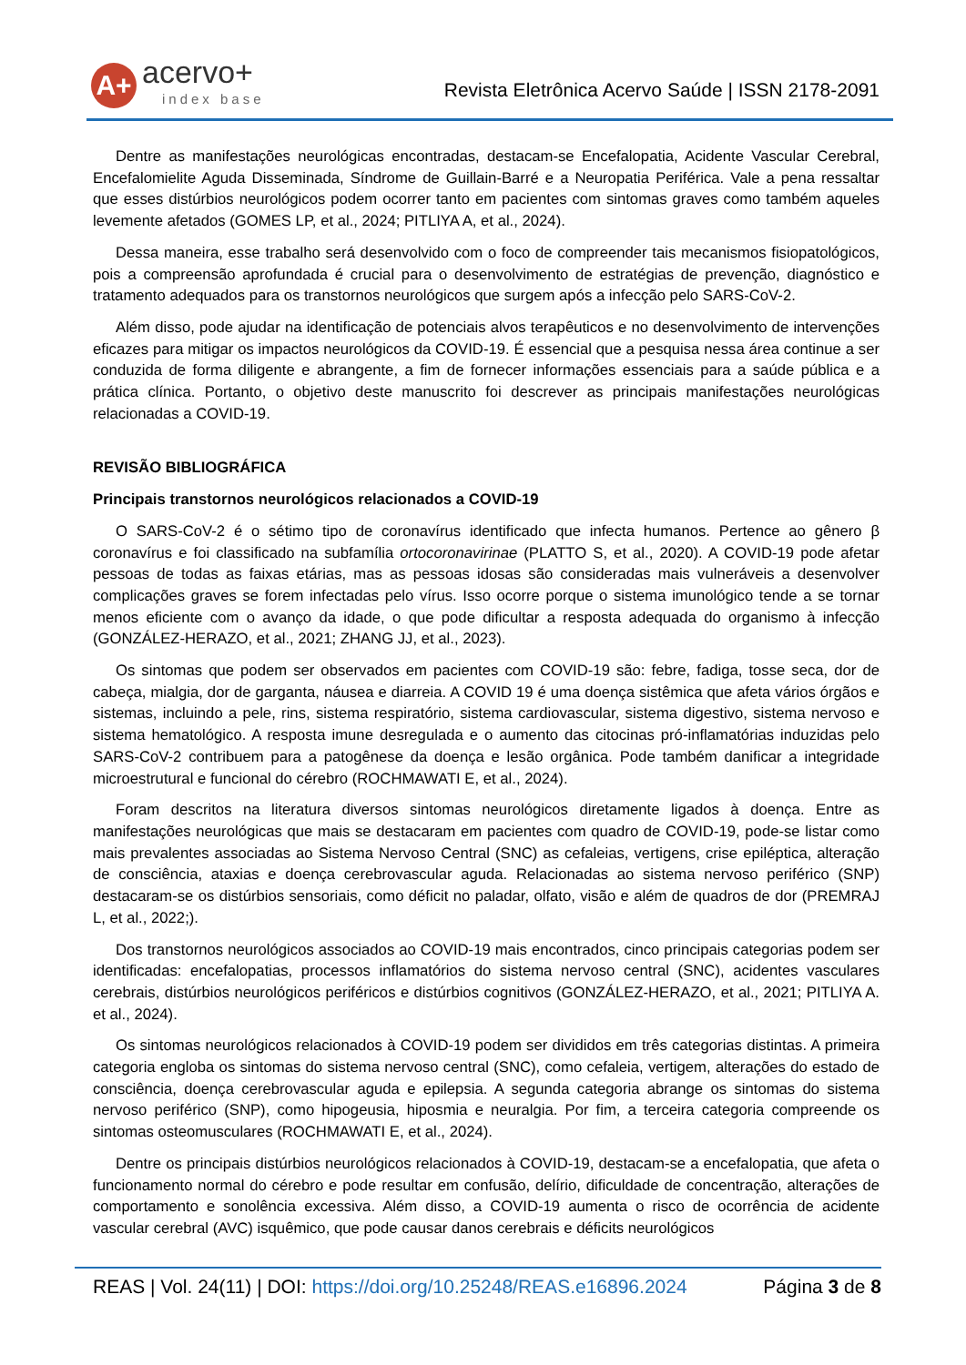A+
acervo+
index base
Revista Eletrônica Acervo Saúde | ISSN 2178-2091
Dentre as manifestações neurológicas encontradas, destacam-se Encefalopatia, Acidente Vascular Cerebral, Encefalomielite Aguda Disseminada, Síndrome de Guillain-Barré e a Neuropatia Periférica. Vale a pena ressaltar que esses distúrbios neurológicos podem ocorrer tanto em pacientes com sintomas graves como também aqueles levemente afetados (GOMES LP, et al., 2024; PITLIYA A, et al., 2024).
Dessa maneira, esse trabalho será desenvolvido com o foco de compreender tais mecanismos fisiopatológicos, pois a compreensão aprofundada é crucial para o desenvolvimento de estratégias de prevenção, diagnóstico e tratamento adequados para os transtornos neurológicos que surgem após a infecção pelo SARS-CoV-2.
Além disso, pode ajudar na identificação de potenciais alvos terapêuticos e no desenvolvimento de intervenções eficazes para mitigar os impactos neurológicos da COVID-19. É essencial que a pesquisa nessa área continue a ser conduzida de forma diligente e abrangente, a fim de fornecer informações essenciais para a saúde pública e a prática clínica. Portanto, o objetivo deste manuscrito foi descrever as principais manifestações neurológicas relacionadas a COVID-19.
REVISÃO BIBLIOGRÁFICA
Principais transtornos neurológicos relacionados a COVID-19
O SARS-CoV-2 é o sétimo tipo de coronavírus identificado que infecta humanos. Pertence ao gênero β coronavírus e foi classificado na subfamília ortocoronavirinae (PLATTO S, et al., 2020). A COVID-19 pode afetar pessoas de todas as faixas etárias, mas as pessoas idosas são consideradas mais vulneráveis a desenvolver complicações graves se forem infectadas pelo vírus. Isso ocorre porque o sistema imunológico tende a se tornar menos eficiente com o avanço da idade, o que pode dificultar a resposta adequada do organismo à infecção (GONZÁLEZ-HERAZO, et al., 2021; ZHANG JJ, et al., 2023).
Os sintomas que podem ser observados em pacientes com COVID-19 são: febre, fadiga, tosse seca, dor de cabeça, mialgia, dor de garganta, náusea e diarreia. A COVID 19 é uma doença sistêmica que afeta vários órgãos e sistemas, incluindo a pele, rins, sistema respiratório, sistema cardiovascular, sistema digestivo, sistema nervoso e sistema hematológico. A resposta imune desregulada e o aumento das citocinas pró-inflamatórias induzidas pelo SARS-CoV-2 contribuem para a patogênese da doença e lesão orgânica. Pode também danificar a integridade microestrutural e funcional do cérebro (ROCHMAWATI E, et al., 2024).
Foram descritos na literatura diversos sintomas neurológicos diretamente ligados à doença. Entre as manifestações neurológicas que mais se destacaram em pacientes com quadro de COVID-19, pode-se listar como mais prevalentes associadas ao Sistema Nervoso Central (SNC) as cefaleias, vertigens, crise epiléptica, alteração de consciência, ataxias e doença cerebrovascular aguda. Relacionadas ao sistema nervoso periférico (SNP) destacaram-se os distúrbios sensoriais, como déficit no paladar, olfato, visão e além de quadros de dor (PREMRAJ L, et al., 2022;).
Dos transtornos neurológicos associados ao COVID-19 mais encontrados, cinco principais categorias podem ser identificadas: encefalopatias, processos inflamatórios do sistema nervoso central (SNC), acidentes vasculares cerebrais, distúrbios neurológicos periféricos e distúrbios cognitivos (GONZÁLEZ-HERAZO, et al., 2021; PITLIYA A. et al., 2024).
Os sintomas neurológicos relacionados à COVID-19 podem ser divididos em três categorias distintas. A primeira categoria engloba os sintomas do sistema nervoso central (SNC), como cefaleia, vertigem, alterações do estado de consciência, doença cerebrovascular aguda e epilepsia. A segunda categoria abrange os sintomas do sistema nervoso periférico (SNP), como hipogeusia, hiposmia e neuralgia. Por fim, a terceira categoria compreende os sintomas osteomusculares (ROCHMAWATI E, et al., 2024).
Dentre os principais distúrbios neurológicos relacionados à COVID-19, destacam-se a encefalopatia, que afeta o funcionamento normal do cérebro e pode resultar em confusão, delírio, dificuldade de concentração, alterações de comportamento e sonolência excessiva. Além disso, a COVID-19 aumenta o risco de ocorrência de acidente vascular cerebral (AVC) isquêmico, que pode causar danos cerebrais e déficits neurológicos
REAS | Vol. 24(11) | DOI: https://doi.org/10.25248/REAS.e16896.2024 Página 3 de 8